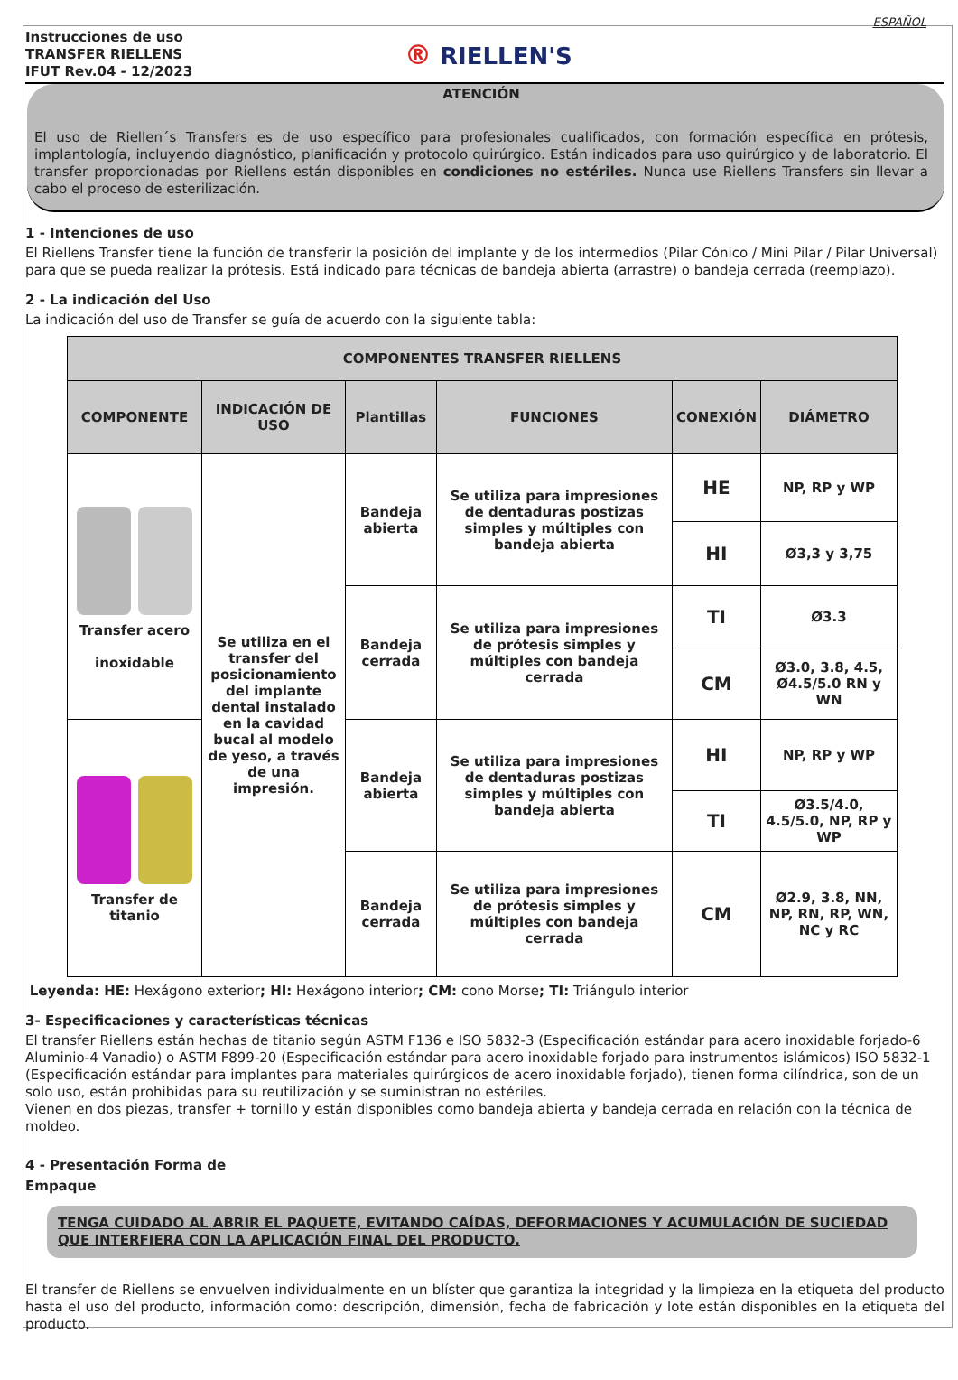ESPAÑOL
Instrucciones de uso
TRANSFER RIELLENS
IFUT Rev.04 - 12/2023
® RIELLEN'S
ATENCIÓN
El uso de Riellen´s Transfers es de uso específico para profesionales cualificados, con formación específica en prótesis, implantología, incluyendo diagnóstico, planificación y protocolo quirúrgico. Están indicados para uso quirúrgico y de laboratorio. El transfer proporcionadas por Riellens están disponibles en condiciones no estériles. Nunca use Riellens Transfers sin llevar a cabo el proceso de esterilización.
1 - Intenciones de uso
El Riellens Transfer tiene la función de transferir la posición del implante y de los intermedios (Pilar Cónico / Mini Pilar / Pilar Universal) para que se pueda realizar la prótesis. Está indicado para técnicas de bandeja abierta (arrastre) o bandeja cerrada (reemplazo).
2 - La indicación del Uso
La indicación del uso de Transfer se guía de acuerdo con la siguiente tabla:
| COMPONENTES TRANSFER RIELLENS | | | | | |
| --- | --- | --- | --- | --- | --- |
| COMPONENTE | INDICACIÓN DE USO | Plantillas | FUNCIONES | CONEXIÓN | DIÁMETRO |
| Transfer acero inoxidable | Se utiliza en el transfer del posicionamiento del implante dental instalado en la cavidad bucal al modelo de yeso, a través de una impresión. | Bandeja abierta | Se utiliza para impresiones de dentaduras postizas simples y múltiples con bandeja abierta | HE | NP, RP y WP |
| | | | | HI | Ø3,3 y 3,75 |
| | | Bandeja cerrada | Se utiliza para impresiones de prótesis simples y múltiples con bandeja cerrada | TI | Ø3.3 |
| | | | | CM | Ø3.0, 3.8, 4.5, Ø4.5/5.0 RN y WN |
| Transfer de titanio | | Bandeja abierta | Se utiliza para impresiones de dentaduras postizas simples y múltiples con bandeja abierta | HI | NP, RP y WP |
| | | | | TI | Ø3.5/4.0, 4.5/5.0, NP, RP y WP |
| | | Bandeja cerrada | Se utiliza para impresiones de prótesis simples y múltiples con bandeja cerrada | CM | Ø2.9, 3.8, NN, NP, RN, RP, WN, NC y RC |
Leyenda: HE: Hexágono exterior; HI: Hexágono interior; CM: cono Morse; TI: Triángulo interior
3- Especificaciones y características técnicas
El transfer Riellens están hechas de titanio según ASTM F136 e ISO 5832-3 (Especificación estándar para acero inoxidable forjado-6 Aluminio-4 Vanadio) o ASTM F899-20 (Especificación estándar para acero inoxidable forjado para instrumentos islámicos) ISO 5832-1 (Especificación estándar para implantes para materiales quirúrgicos de acero inoxidable forjado), tienen forma cilíndrica, son de un solo uso, están prohibidas para su reutilización y se suministran no estériles.
Vienen en dos piezas, transfer + tornillo y están disponibles como bandeja abierta y bandeja cerrada en relación con la técnica de moldeo.
4 - Presentación Forma de
Empaque
TENGA CUIDADO AL ABRIR EL PAQUETE, EVITANDO CAÍDAS, DEFORMACIONES Y ACUMULACIÓN DE SUCIEDAD QUE INTERFIERA CON LA APLICACIÓN FINAL DEL PRODUCTO.
El transfer de Riellens se envuelven individualmente en un blíster que garantiza la integridad y la limpieza en la etiqueta del producto hasta el uso del producto, información como: descripción, dimensión, fecha de fabricación y lote están disponibles en la etiqueta del producto.